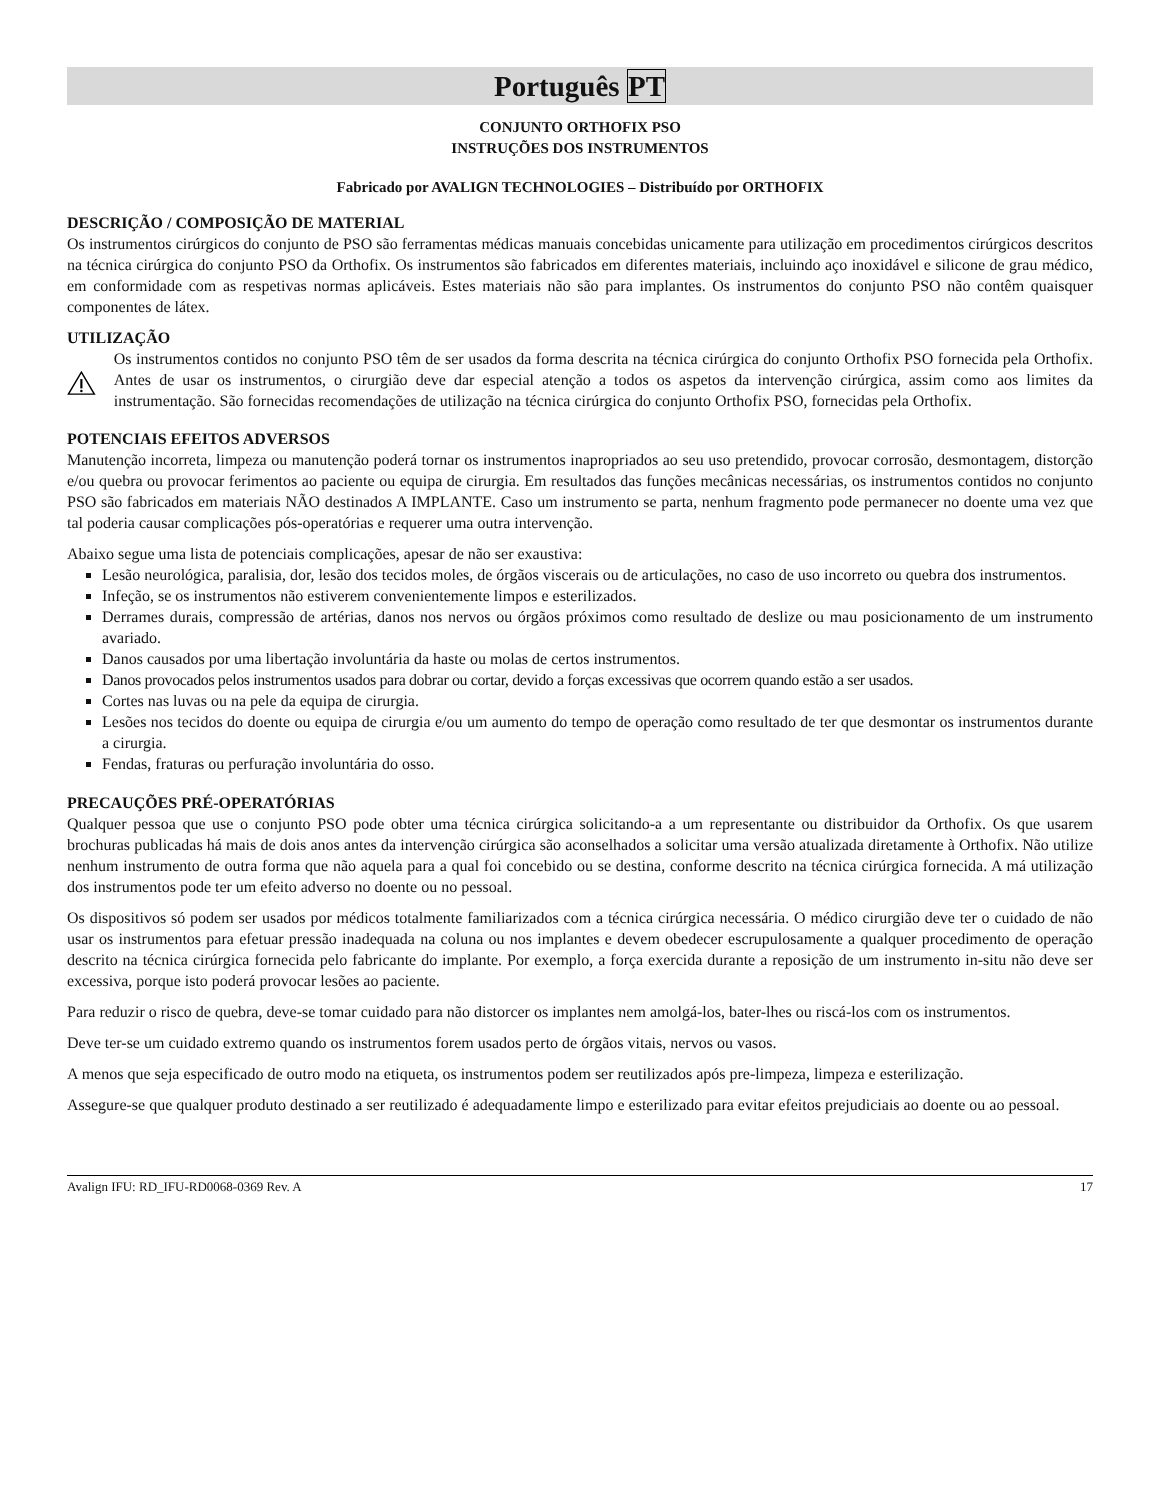Português PT
CONJUNTO ORTHOFIX PSO
INSTRUÇÕES DOS INSTRUMENTOS
Fabricado por AVALIGN TECHNOLOGIES – Distribuído por ORTHOFIX
DESCRIÇÃO / COMPOSIÇÃO DE MATERIAL
Os instrumentos cirúrgicos do conjunto de PSO são ferramentas médicas manuais concebidas unicamente para utilização em procedimentos cirúrgicos descritos na técnica cirúrgica do conjunto PSO da Orthofix. Os instrumentos são fabricados em diferentes materiais, incluindo aço inoxidável e silicone de grau médico, em conformidade com as respetivas normas aplicáveis. Estes materiais não são para implantes. Os instrumentos do conjunto PSO não contêm quaisquer componentes de látex.
UTILIZAÇÃO
Os instrumentos contidos no conjunto PSO têm de ser usados da forma descrita na técnica cirúrgica do conjunto Orthofix PSO fornecida pela Orthofix. Antes de usar os instrumentos, o cirurgião deve dar especial atenção a todos os aspetos da intervenção cirúrgica, assim como aos limites da instrumentação. São fornecidas recomendações de utilização na técnica cirúrgica do conjunto Orthofix PSO, fornecidas pela Orthofix.
POTENCIAIS EFEITOS ADVERSOS
Manutenção incorreta, limpeza ou manutenção poderá tornar os instrumentos inapropriados ao seu uso pretendido, provocar corrosão, desmontagem, distorção e/ou quebra ou provocar ferimentos ao paciente ou equipa de cirurgia. Em resultados das funções mecânicas necessárias, os instrumentos contidos no conjunto PSO são fabricados em materiais NÃO destinados A IMPLANTE. Caso um instrumento se parta, nenhum fragmento pode permanecer no doente uma vez que tal poderia causar complicações pós-operatórias e requerer uma outra intervenção.
Abaixo segue uma lista de potenciais complicações, apesar de não ser exaustiva:
Lesão neurológica, paralisia, dor, lesão dos tecidos moles, de órgãos viscerais ou de articulações, no caso de uso incorreto ou quebra dos instrumentos.
Infeção, se os instrumentos não estiverem convenientemente limpos e esterilizados.
Derrames durais, compressão de artérias, danos nos nervos ou órgãos próximos como resultado de deslize ou mau posicionamento de um instrumento avariado.
Danos causados por uma libertação involuntária da haste ou molas de certos instrumentos.
Danos provocados pelos instrumentos usados para dobrar ou cortar, devido a forças excessivas que ocorrem quando estão a ser usados.
Cortes nas luvas ou na pele da equipa de cirurgia.
Lesões nos tecidos do doente ou equipa de cirurgia e/ou um aumento do tempo de operação como resultado de ter que desmontar os instrumentos durante a cirurgia.
Fendas, fraturas ou perfuração involuntária do osso.
PRECAUÇÕES PRÉ-OPERATÓRIAS
Qualquer pessoa que use o conjunto PSO pode obter uma técnica cirúrgica solicitando-a a um representante ou distribuidor da Orthofix. Os que usarem brochuras publicadas há mais de dois anos antes da intervenção cirúrgica são aconselhados a solicitar uma versão atualizada diretamente à Orthofix. Não utilize nenhum instrumento de outra forma que não aquela para a qual foi concebido ou se destina, conforme descrito na técnica cirúrgica fornecida. A má utilização dos instrumentos pode ter um efeito adverso no doente ou no pessoal.
Os dispositivos só podem ser usados por médicos totalmente familiarizados com a técnica cirúrgica necessária. O médico cirurgião deve ter o cuidado de não usar os instrumentos para efetuar pressão inadequada na coluna ou nos implantes e devem obedecer escrupulosamente a qualquer procedimento de operação descrito na técnica cirúrgica fornecida pelo fabricante do implante. Por exemplo, a força exercida durante a reposição de um instrumento in-situ não deve ser excessiva, porque isto poderá provocar lesões ao paciente.
Para reduzir o risco de quebra, deve-se tomar cuidado para não distorcer os implantes nem amolgá-los, bater-lhes ou riscá-los com os instrumentos.
Deve ter-se um cuidado extremo quando os instrumentos forem usados perto de órgãos vitais, nervos ou vasos.
A menos que seja especificado de outro modo na etiqueta, os instrumentos podem ser reutilizados após pre-limpeza, limpeza e esterilização.
Assegure-se que qualquer produto destinado a ser reutilizado é adequadamente limpo e esterilizado para evitar efeitos prejudiciais ao doente ou ao pessoal.
Avalign IFU: RD_IFU-RD0068-0369 Rev. A 17